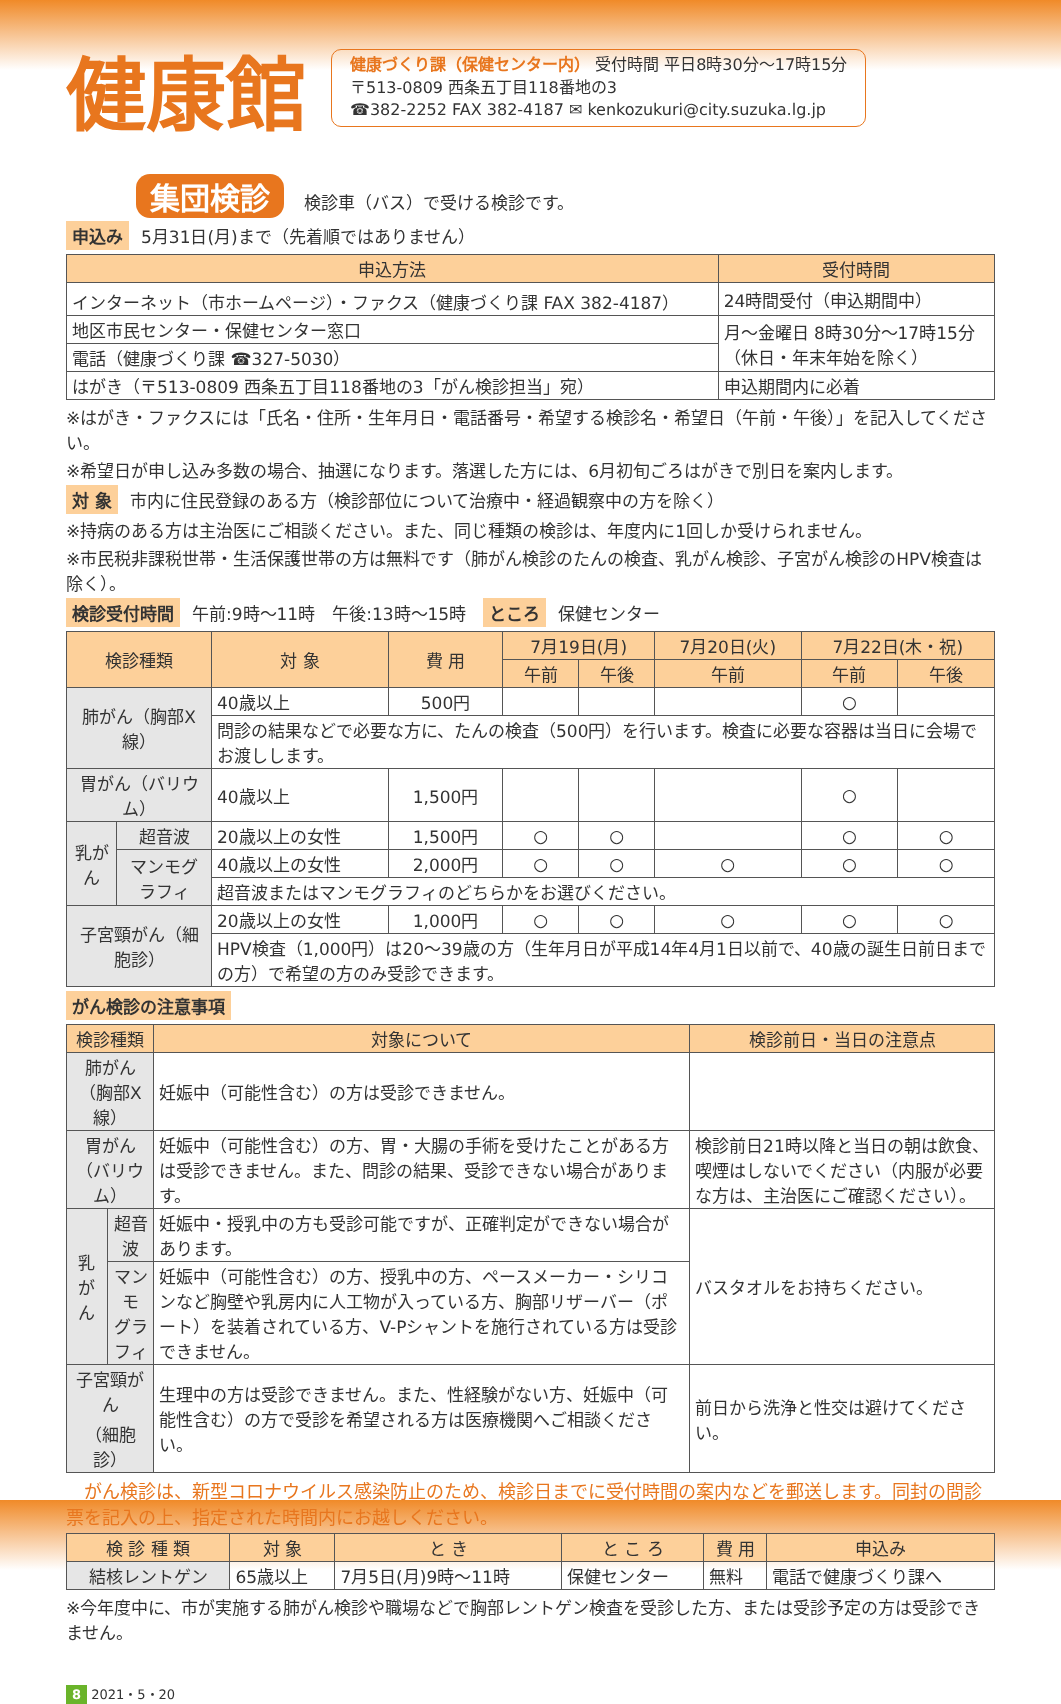健康館
健康づくり課（保健センター内） 受付時間 平日8時30分～17時15分
〒513-0809 西条五丁目118番地の3
☎382-2252 FAX 382-4187 ✉ kenkozukuri@city.suzuka.lg.jp
集団検診 検診車（バス）で受ける検診です。
申込み 5月31日(月)まで（先着順ではありません）
| 申込方法 | 受付時間 |
| --- | --- |
| インターネット（市ホームページ）・ファクス（健康づくり課 FAX 382-4187） | 24時間受付（申込期間中） |
| 地区市民センター・保健センター窓口 | 月～金曜日 8時30分～17時15分 （休日・年末年始を除く） |
| 電話（健康づくり課 ☎327-5030） | |
| はがき（〒513-0809 西条五丁目118番地の3「がん検診担当」宛） | 申込期間内に必着 |
※はがき・ファクスには「氏名・住所・生年月日・電話番号・希望する検診名・希望日（午前・午後）」を記入してください。
※希望日が申し込み多数の場合、抽選になります。落選した方には、6月初旬ごろはがきで別日を案内します。
対 象 市内に住民登録のある方（検診部位について治療中・経過観察中の方を除く）
※持病のある方は主治医にご相談ください。また、同じ種類の検診は、年度内に1回しか受けられません。
※市民税非課税世帯・生活保護世帯の方は無料です（肺がん検診のたんの検査、乳がん検診、子宮がん検診のHPV検査は除く）。
検診受付時間 午前:9時～11時　午後:13時～15時　ところ 保健センター
| 検診種類 | | 対 象 | 費 用 | 7月19日(月) | | 7月20日(火) | 7月22日(木・祝) | |
| --- | --- | --- | --- | --- | --- | --- | --- | --- |
| | | | | 午前 | 午後 | 午前 | 午前 | 午後 |
| 肺がん（胸部X線） | | 40歳以上 | 500円 | | | | ○ | |
| | | 問診の結果などで必要な方に、たんの検査（500円）を行います。検査に必要な容器は当日に会場でお渡しします。 | | | | | | |
| 胃がん（バリウム） | | 40歳以上 | 1,500円 | | | | ○ | |
| 乳がん | 超音波 | 20歳以上の女性 | 1,500円 | ○ | ○ | | ○ | ○ |
| | マンモグラフィ | 40歳以上の女性 | 2,000円 | ○ | ○ | ○ | ○ | ○ |
| | | 超音波またはマンモグラフィのどちらかをお選びください。 | | | | | | |
| 子宮頸がん（細胞診） | | 20歳以上の女性 | 1,000円 | ○ | ○ | ○ | ○ | ○ |
| | | HPV検査（1,000円）は20～39歳の方（生年月日が平成14年4月1日以前で、40歳の誕生日前日までの方）で希望の方のみ受診できます。 | | | | | | |
がん検診の注意事項
| 検診種類 | | 対象について | 検診前日・当日の注意点 |
| --- | --- | --- | --- |
| 肺がん（胸部X線） | | 妊娠中（可能性含む）の方は受診できません。 | |
| 胃がん （バリウム） | | 妊娠中（可能性含む）の方、胃・大腸の手術を受けたことがある方は受診できません。また、問診の結果、受診できない場合があります。 | 検診前日21時以降と当日の朝は飲食、喫煙はしないでください（内服が必要な方は、主治医にご確認ください）。 |
| 乳がん | 超音波 | 妊娠中・授乳中の方も受診可能ですが、正確判定ができない場合があります。 | バスタオルをお持ちください。 |
| | マンモ グラフィ | 妊娠中（可能性含む）の方、授乳中の方、ペースメーカー・シリコンなど胸壁や乳房内に人工物が入っている方、胸部リザーバー（ポート）を装着されている方、V-Pシャントを施行されている方は受診できません。 | |
| 子宮頸がん （細胞診） | | 生理中の方は受診できません。また、性経験がない方、妊娠中（可能性含む）の方で受診を希望される方は医療機関へご相談ください。 | 前日から洗浄と性交は避けてください。 |
　がん検診は、新型コロナウイルス感染防止のため、検診日までに受付時間の案内などを郵送します。同封の問診票を記入の上、指定された時間内にお越しください。
| 検 診 種 類 | 対 象 | と き | と こ ろ | 費 用 | 申込み |
| --- | --- | --- | --- | --- | --- |
| 結核レントゲン | 65歳以上 | 7月5日(月)9時～11時 | 保健センター | 無料 | 電話で健康づくり課へ |
※今年度中に、市が実施する肺がん検診や職場などで胸部レントゲン検査を受診した方、または受診予定の方は受診できません。
8 2021・5・20